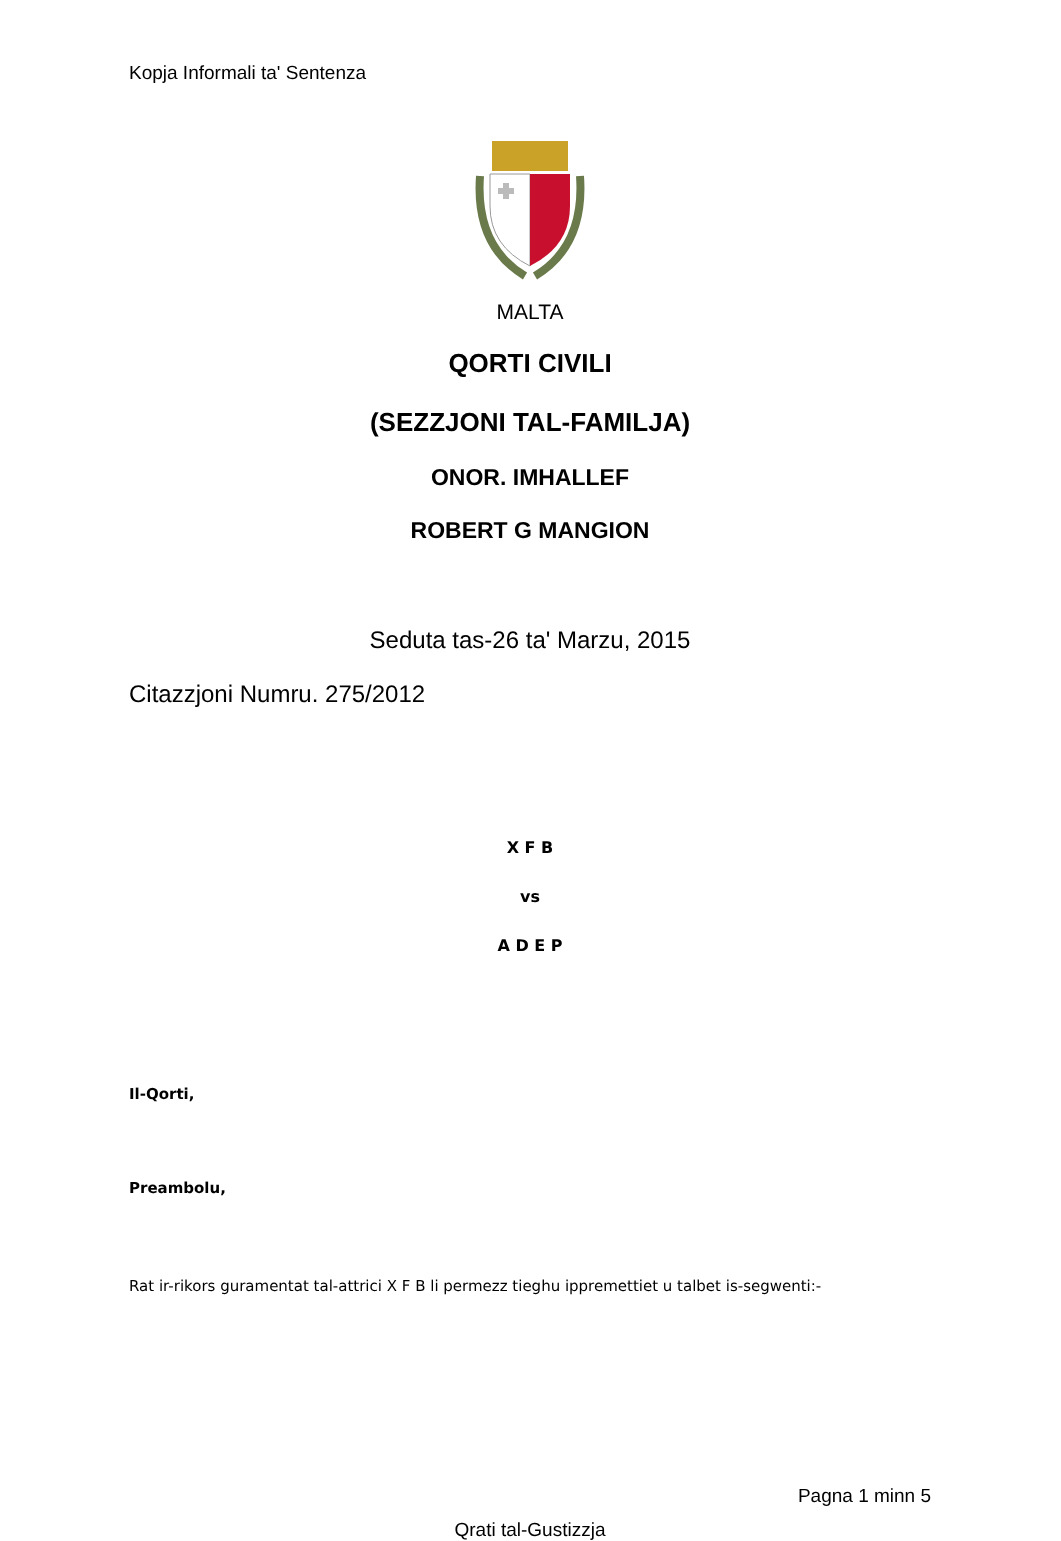Kopja Informali ta' Sentenza
MALTA
QORTI CIVILI
(SEZZJONI TAL-FAMILJA)
ONOR. IMHALLEF
ROBERT G MANGION
Seduta tas-26 ta' Marzu, 2015
Citazzjoni Numru. 275/2012
X F B
vs
A D E P
Il-Qorti,
Preambolu,
Rat ir-rikors guramentat tal-attrici X F B li permezz tieghu ippremettiet u talbet is-segwenti:-
Pagna 1 minn 5
Qrati tal-Gustizzja